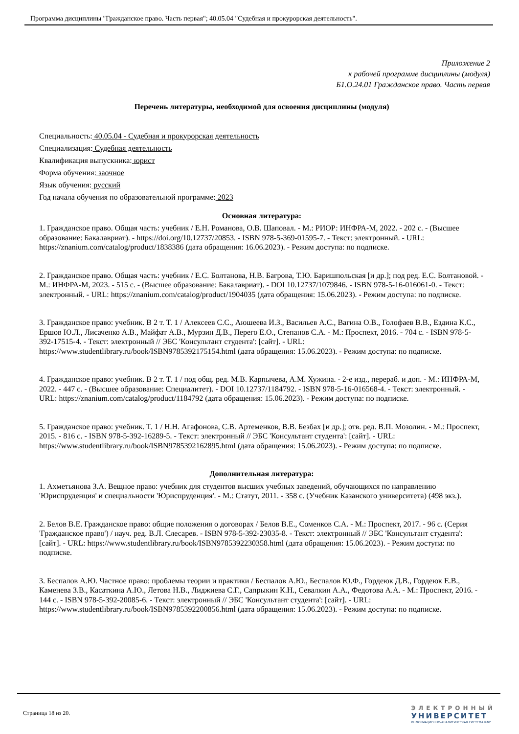Программа дисциплины "Гражданское право. Часть первая"; 40.05.04 "Судебная и прокурорская деятельность".
Приложение 2
к рабочей программе дисциплины (модуля)
Б1.О.24.01 Гражданское право. Часть первая
Перечень литературы, необходимой для освоения дисциплины (модуля)
Специальность: 40.05.04 - Судебная и прокурорская деятельность
Специализация: Судебная деятельность
Квалификация выпускника: юрист
Форма обучения: заочное
Язык обучения: русский
Год начала обучения по образовательной программе: 2023
Основная литература:
1. Гражданское право. Общая часть: учебник / Е.Н. Романова, О.В. Шаповал. - М.: РИОР: ИНФРА-М, 2022. - 202 с. - (Высшее образование: Бакалавриат). - https://doi.org/10.12737/20853. - ISBN 978-5-369-01595-7. - Текст: электронный. - URL: https://znanium.com/catalog/product/1838386 (дата обращения: 16.06.2023). - Режим доступа: по подписке.
2. Гражданское право. Общая часть: учебник / Е.С. Болтанова, Н.В. Багрова, Т.Ю. Баришпольская [и др.]; под ред. Е.С. Болтановой. - М.: ИНФРА-М, 2023. - 515 с. - (Высшее образование: Бакалавриат). - DOI 10.12737/1079846. - ISBN 978-5-16-016061-0. - Текст: электронный. - URL: https://znanium.com/catalog/product/1904035 (дата обращения: 15.06.2023). - Режим доступа: по подписке.
3. Гражданское право: учебник. В 2 т. Т. 1 / Алексеев С.С., Аюшеева И.З., Васильев А.С., Вагина О.В., Голофаев В.В., Ездина К.С., Ершов Ю.Л., Лисаченко А.В., Майфат А.В., Мурзин Д.В., Перего Е.О., Степанов С.А. - М.: Проспект, 2016. - 704 с. - ISBN 978-5-392-17515-4. - Текст: электронный // ЭБС 'Консультант студента': [сайт]. - URL: https://www.studentlibrary.ru/book/ISBN9785392175154.html (дата обращения: 15.06.2023). - Режим доступа: по подписке.
4. Гражданское право: учебник. В 2 т. Т. 1 / под общ. ред. М.В. Карпычева, А.М. Хужина. - 2-е изд., перераб. и доп. - М.: ИНФРА-М, 2022. - 447 с. - (Высшее образование: Специалитет). - DOI 10.12737/1184792. - ISBN 978-5-16-016568-4. - Текст: электронный. - URL: https://znanium.com/catalog/product/1184792 (дата обращения: 15.06.2023). - Режим доступа: по подписке.
5. Гражданское право: учебник. Т. 1 / Н.Н. Агафонова, С.В. Артеменков, В.В. Безбах [и др.]; отв. ред. В.П. Мозолин. - М.: Проспект, 2015. - 816 с. - ISBN 978-5-392-16289-5. - Текст: электронный // ЭБС 'Консультант студента': [сайт]. - URL: https://www.studentlibrary.ru/book/ISBN9785392162895.html (дата обращения: 15.06.2023). - Режим доступа: по подписке.
Дополнительная литература:
1. Ахметьянова З.А. Вещное право: учебник для студентов высших учебных заведений, обучающихся по направлению 'Юриспруденция' и специальности 'Юриспруденция'. - М.: Статут, 2011. - 358 с. (Учебник Казанского университета) (498 экз.).
2. Белов В.Е. Гражданское право: общие положения о договорах / Белов В.Е., Соменков С.А. - М.: Проспект, 2017. - 96 с. (Серия 'Гражданское право') / науч. ред. В.Л. Слесарев. - ISBN 978-5-392-23035-8. - Текст: электронный // ЭБС 'Консультант студента': [сайт]. - URL: https://www.studentlibrary.ru/book/ISBN9785392230358.html (дата обращения: 15.06.2023). - Режим доступа: по подписке.
3. Беспалов А.Ю. Частное право: проблемы теории и практики / Беспалов А.Ю., Беспалов Ю.Ф., Гордеюк Д.В., Гордеюк Е.В., Каменева З.В., Касаткина А.Ю., Летова Н.В., Лиджиева С.Г., Сапрыкин К.Н., Севалкин А.А., Федотова А.А. - М.: Проспект, 2016. - 144 с. - ISBN 978-5-392-20085-6. - Текст: электронный // ЭБС 'Консультант студента': [сайт]. - URL: https://www.studentlibrary.ru/book/ISBN9785392200856.html (дата обращения: 15.06.2023). - Режим доступа: по подписке.
Страница 18 из 20.
ЭЛЕКТРОННЫЙ
УНИВЕРСИТЕТ
ИНФОРМАЦИОННО-АНАЛИТИЧЕСКАЯ СИСТЕМА КФУ